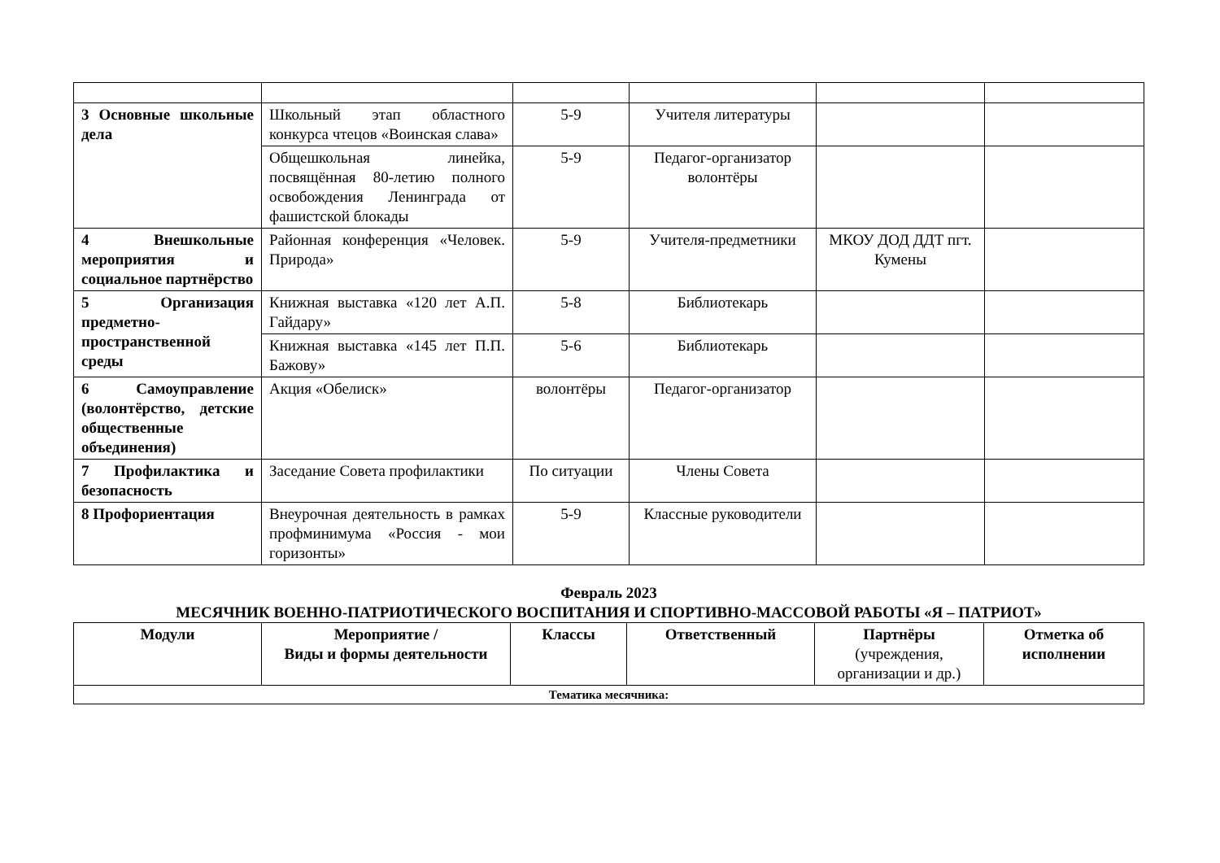| 3 Основные школьные дела | Школьный этап областного конкурса чтецов «Воинская слава» | 5-9 | Учителя литературы | | |
| | Общешкольная линейка, посвящённая 80-летию полного освобождения Ленинграда от фашистской блокады | 5-9 | Педагог-организатор волонтёры | | |
| 4 Внешкольные мероприятия и социальное партнёрство | Районная конференция «Человек. Природа» | 5-9 | Учителя-предметники | МКОУ ДОД ДДТ пгт. Кумены | |
| 5 Организация предметно-пространственной среды | Книжная выставка «120 лет А.П. Гайдару» | 5-8 | Библиотекарь | | |
| | Книжная выставка «145 лет П.П. Бажову» | 5-6 | Библиотекарь | | |
| 6 Самоуправление (волонтёрство, детские общественные объединения) | Акция «Обелиск» | волонтёры | Педагог-организатор | | |
| 7 Профилактика и безопасность | Заседание Совета профилактики | По ситуации | Члены Совета | | |
| 8 Профориентация | Внеурочная деятельность в рамках профминимума «Россия - мои горизонты» | 5-9 | Классные руководители | | |
Февраль 2023
МЕСЯЧНИК ВОЕННО-ПАТРИОТИЧЕСКОГО ВОСПИТАНИЯ И СПОРТИВНО-МАССОВОЙ РАБОТЫ «Я – ПАТРИОТ»
| Модули | Мероприятие / Виды и формы деятельности | Классы | Ответственный | Партнёры (учреждения, организации и др.) | Отметка об исполнении |
| --- | --- | --- | --- | --- | --- |
| Тематика месячника: | | | | | |